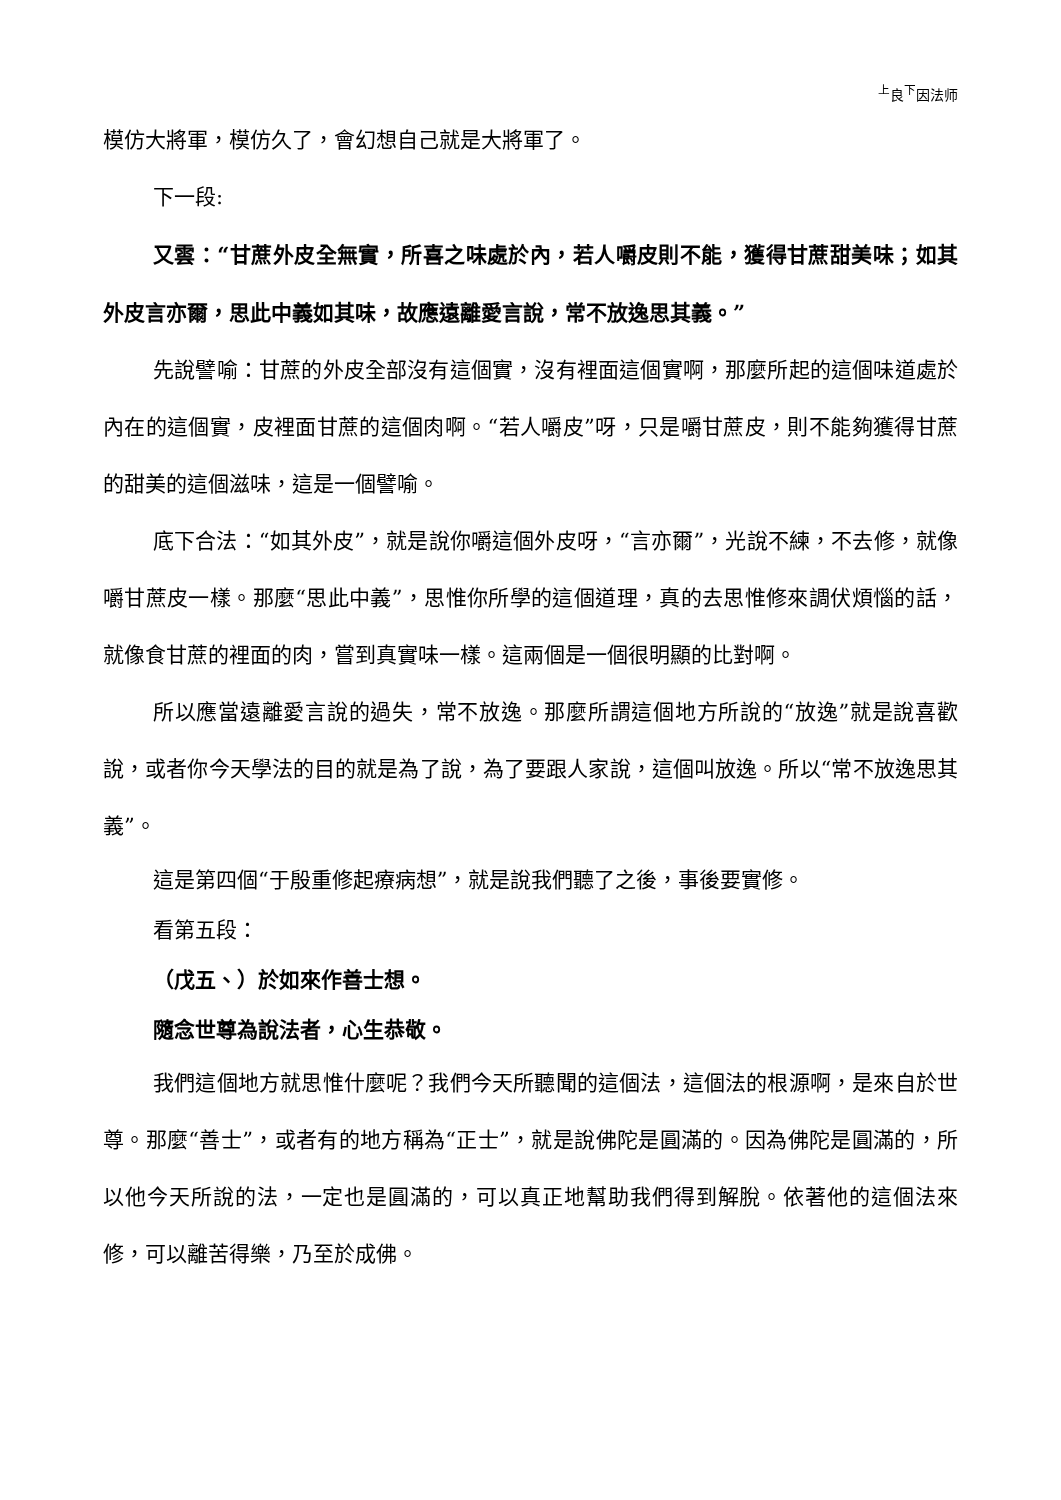<sup>上</sup>良<sup>下</sup>因法师
模仿大將軍，模仿久了，會幻想自己就是大將軍了。
下一段:
又雲：“甘蔗外皮全無實，所喜之味處於內，若人嚼皮則不能，獲得甘蔗甜美味；如其外皮言亦爾，思此中義如其味，故應遠離愛言說，常不放逸思其義。”
先說譬喻：甘蔗的外皮全部沒有這個實，沒有裡面這個實啊，那麼所起的這個味道處於內在的這個實，皮裡面甘蔗的這個肉啊。“若人嚼皮”呀，只是嚼甘蔗皮，則不能夠獲得甘蔗的甜美的這個滋味，這是一個譬喻。
底下合法：“如其外皮”，就是說你嚼這個外皮呀，“言亦爾”，光說不練，不去修，就像嚼甘蔗皮一樣。那麼“思此中義”，思惟你所學的這個道理，真的去思惟修來調伏煩惱的話，就像食甘蔗的裡面的肉，嘗到真實味一樣。這兩個是一個很明顯的比對啊。
所以應當遠離愛言說的過失，常不放逸。那麼所謂這個地方所說的“放逸”就是說喜歡說，或者你今天學法的目的就是為了說，為了要跟人家說，這個叫放逸。所以“常不放逸思其義”。
這是第四個“于殷重修起療病想”，就是說我們聽了之後，事後要實修。
看第五段：
（戊五、）於如來作善士想。
隨念世尊為說法者，心生恭敬。
我們這個地方就思惟什麼呢？我們今天所聽聞的這個法，這個法的根源啊，是來自於世尊。那麼“善士”，或者有的地方稱為“正士”，就是說佛陀是圓滿的。因為佛陀是圓滿的，所以他今天所說的法，一定也是圓滿的，可以真正地幫助我們得到解脫。依著他的這個法來修，可以離苦得樂，乃至於成佛。